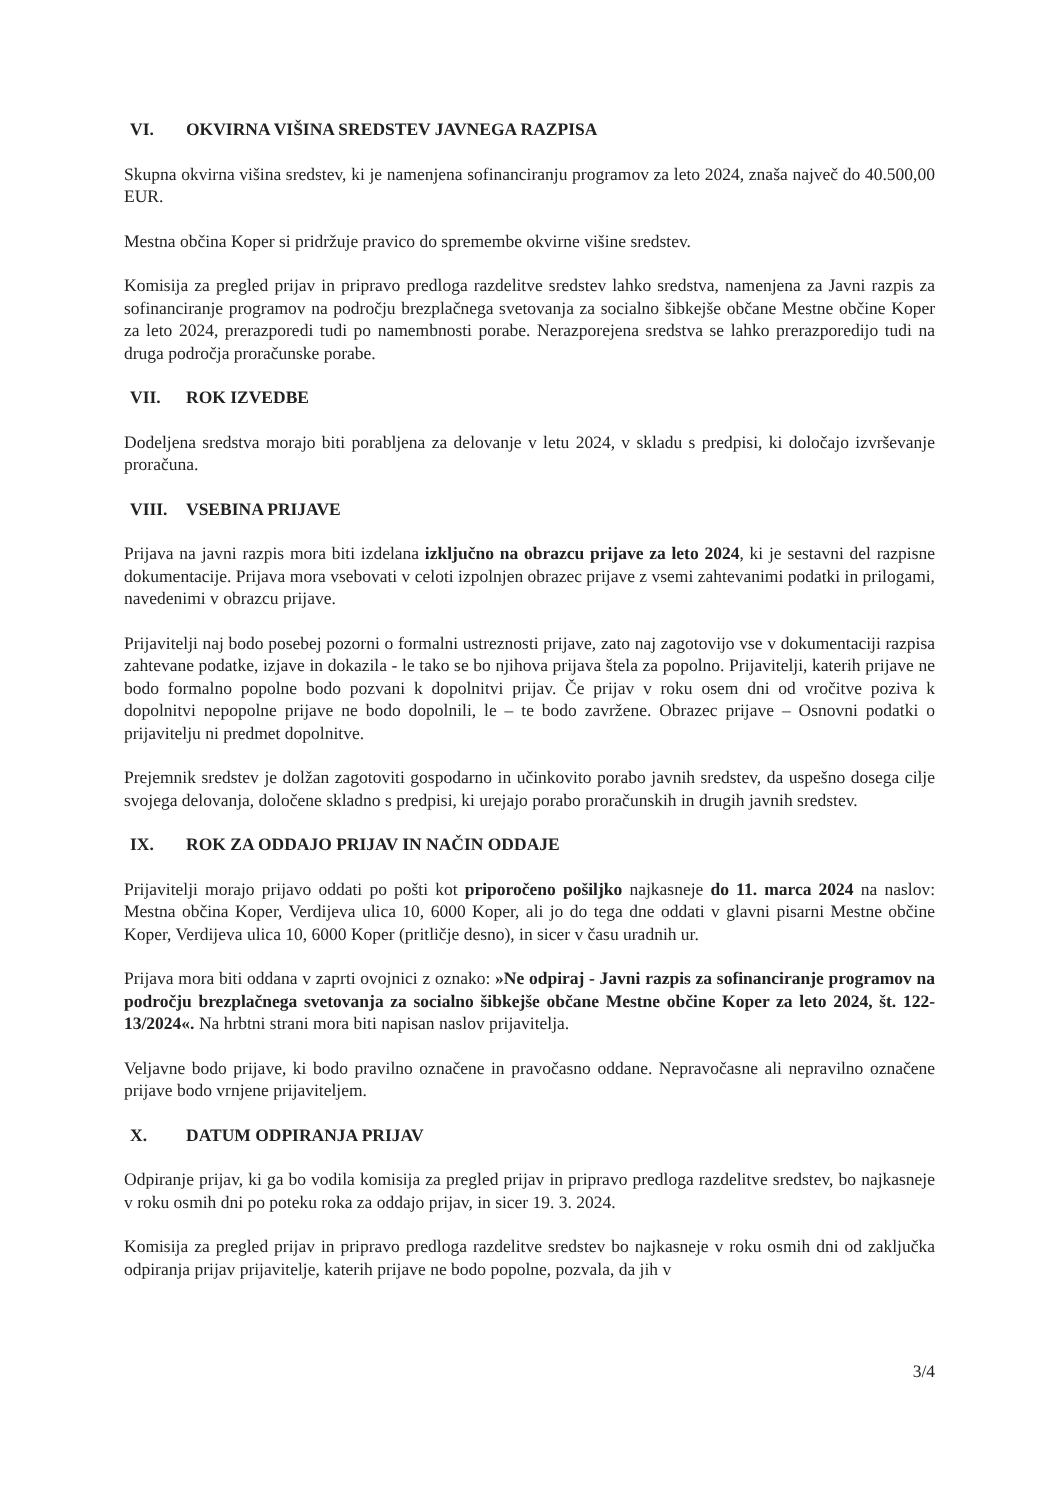VI. OKVIRNA VIŠINA SREDSTEV JAVNEGA RAZPISA
Skupna okvirna višina sredstev, ki je namenjena sofinanciranju programov za leto 2024, znaša največ do 40.500,00 EUR.
Mestna občina Koper si pridržuje pravico do spremembe okvirne višine sredstev.
Komisija za pregled prijav in pripravo predloga razdelitve sredstev lahko sredstva, namenjena za Javni razpis za sofinanciranje programov na področju brezplačnega svetovanja za socialno šibkejše občane Mestne občine Koper za leto 2024, prerazporedi tudi po namembnosti porabe. Nerazporejena sredstva se lahko prerazporedijo tudi na druga področja proračunske porabe.
VII. ROK IZVEDBE
Dodeljena sredstva morajo biti porabljena za delovanje v letu 2024, v skladu s predpisi, ki določajo izvrševanje proračuna.
VIII. VSEBINA PRIJAVE
Prijava na javni razpis mora biti izdelana izključno na obrazcu prijave za leto 2024, ki je sestavni del razpisne dokumentacije. Prijava mora vsebovati v celoti izpolnjen obrazec prijave z vsemi zahtevanimi podatki in prilogami, navedenimi v obrazcu prijave.
Prijavitelji naj bodo posebej pozorni o formalni ustreznosti prijave, zato naj zagotovijo vse v dokumentaciji razpisa zahtevane podatke, izjave in dokazila - le tako se bo njihova prijava štela za popolno. Prijavitelji, katerih prijave ne bodo formalno popolne bodo pozvani k dopolnitvi prijav. Če prijav v roku osem dni od vročitve poziva k dopolnitvi nepopolne prijave ne bodo dopolnili, le – te bodo zavržene. Obrazec prijave – Osnovni podatki o prijavitelju ni predmet dopolnitve.
Prejemnik sredstev je dolžan zagotoviti gospodarno in učinkovito porabo javnih sredstev, da uspešno dosega cilje svojega delovanja, določene skladno s predpisi, ki urejajo porabo proračunskih in drugih javnih sredstev.
IX. ROK ZA ODDAJO PRIJAV IN NAČIN ODDAJE
Prijavitelji morajo prijavo oddati po pošti kot priporočeno pošiljko najkasneje do 11. marca 2024 na naslov: Mestna občina Koper, Verdijeva ulica 10, 6000 Koper, ali jo do tega dne oddati v glavni pisarni Mestne občine Koper, Verdijeva ulica 10, 6000 Koper (pritličje desno), in sicer v času uradnih ur.
Prijava mora biti oddana v zaprti ovojnici z oznako: »Ne odpiraj - Javni razpis za sofinanciranje programov na področju brezplačnega svetovanja za socialno šibkejše občane Mestne občine Koper za leto 2024, št. 122-13/2024«. Na hrbtni strani mora biti napisan naslov prijavitelja.
Veljavne bodo prijave, ki bodo pravilno označene in pravočasno oddane. Nepravočasne ali nepravilno označene prijave bodo vrnjene prijaviteljem.
X. DATUM ODPIRANJA PRIJAV
Odpiranje prijav, ki ga bo vodila komisija za pregled prijav in pripravo predloga razdelitve sredstev, bo najkasneje v roku osmih dni po poteku roka za oddajo prijav, in sicer 19. 3. 2024.
Komisija za pregled prijav in pripravo predloga razdelitve sredstev bo najkasneje v roku osmih dni od zaključka odpiranja prijav prijavitelje, katerih prijave ne bodo popolne, pozvala, da jih v
3/4